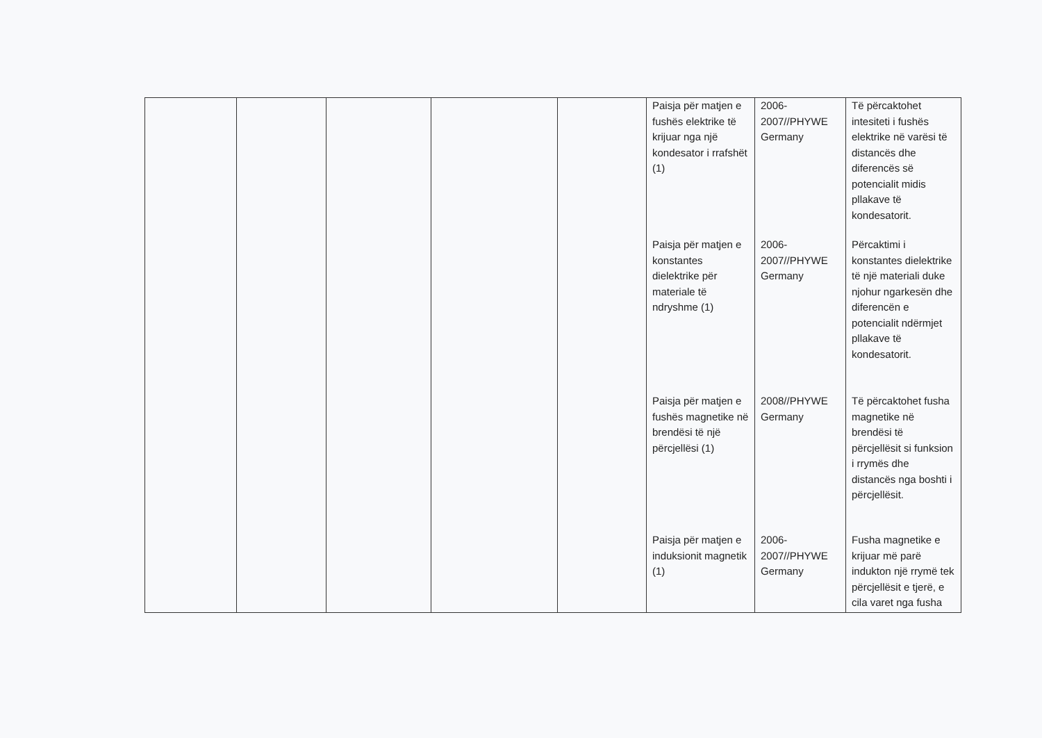| | | | | | Paisja për matjen e fushës elektrike të krijuar nga një kondesator i rrafshët (1) Paisja për matjen e konstantes dielektrike për materiale të ndryshme (1) Paisja për matjen e fushës magnetike në brendësi të një përcjellësi (1) Paisja për matjen e induksionit magnetik (1) | 2006-2007//PHYWE Germany 2006-2007//PHYWE Germany 2008//PHYWE Germany 2006-2007//PHYWE Germany | Të përcaktohet intesiteti i fushës elektrike në varësi të distancës dhe diferencës së potencialit midis pllakave të kondesatorit. Përcaktimi i konstantes dielektrike të një materiali duke njohur ngarkesën dhe diferencën e potencialit ndërmjet pllakave të kondesatorit. Të përcaktohet fusha magnetike në brendësi të përcjellësit si funksion i rrymës dhe distancës nga boshti i përcjellësit. Fusha magnetike e krijuar më parë indukton një rrymë tek përcjellësit e tjerë, e cila varet nga fusha |